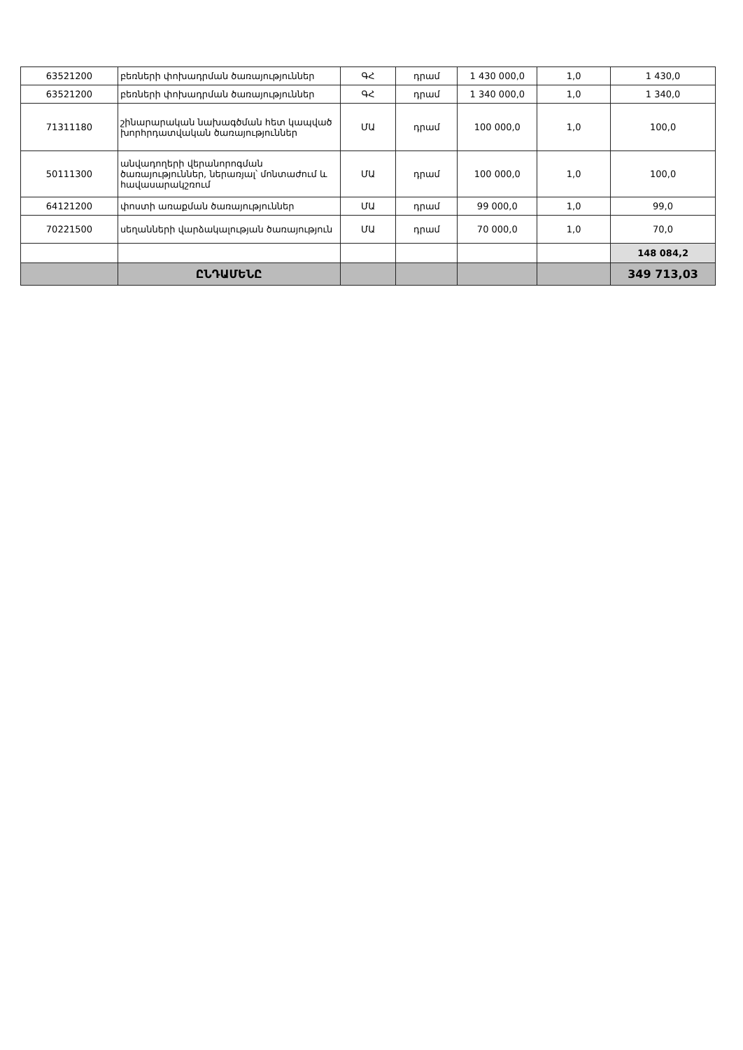| 63521200 | բեռների փոխադրման ծառայություններ | ԳՀ | դրամ | 1 430 000,0 | 1,0 | 1 430,0 |
| 63521200 | բեռների փոխադրման ծառայություններ | ԳՀ | դրամ | 1 340 000,0 | 1,0 | 1 340,0 |
| 71311180 | շինարարական նախագծման հետ կապված խորհրդատվական ծառայություններ | ՄԱ | դրամ | 100 000,0 | 1,0 | 100,0 |
| 50111300 | անվադողերի վերանորոգման ծառայություններ, ներառյալ՝ մոնտաժում և հավասարակշռում | ՄԱ | դրամ | 100 000,0 | 1,0 | 100,0 |
| 64121200 | փոստի առաքման ծառայություններ | ՄԱ | դրամ | 99 000,0 | 1,0 | 99,0 |
| 70221500 | սեղանների վարձակալության ծառայություն | ՄԱ | դրամ | 70 000,0 | 1,0 | 70,0 |
| | | | | | | 148 084,2 |
| | ԸՆԴԱՄԵՆԸ | | | | | 349 713,03 |